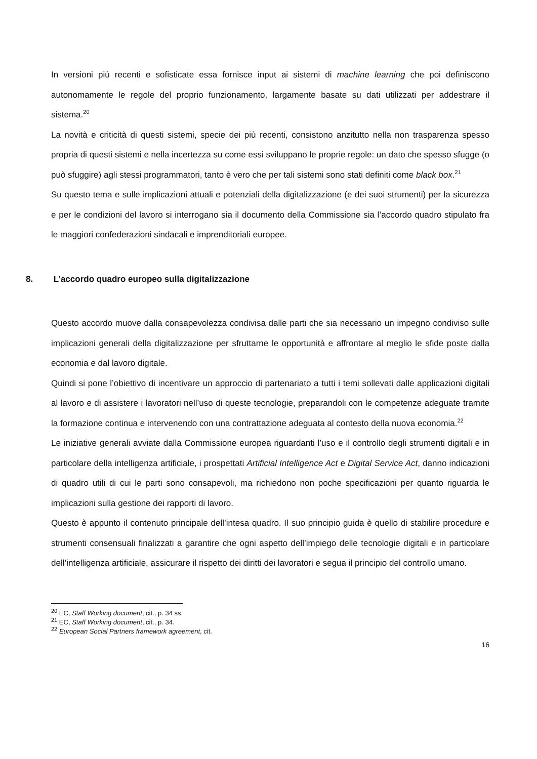In versioni più recenti e sofisticate essa fornisce input ai sistemi di machine learning che poi definiscono autonomamente le regole del proprio funzionamento, largamente basate su dati utilizzati per addestrare il sistema.<sup>20</sup>
La novità e criticità di questi sistemi, specie dei più recenti, consistono anzitutto nella non trasparenza spesso propria di questi sistemi e nella incertezza su come essi sviluppano le proprie regole: un dato che spesso sfugge (o può sfuggire) agli stessi programmatori, tanto è vero che per tali sistemi sono stati definiti come black box.<sup>21</sup>
Su questo tema e sulle implicazioni attuali e potenziali della digitalizzazione (e dei suoi strumenti) per la sicurezza e per le condizioni del lavoro si interrogano sia il documento della Commissione sia l’accordo quadro stipulato fra le maggiori confederazioni sindacali e imprenditoriali europee.
8. L’accordo quadro europeo sulla digitalizzazione
Questo accordo muove dalla consapevolezza condivisa dalle parti che sia necessario un impegno condiviso sulle implicazioni generali della digitalizzazione per sfruttarne le opportunità e affrontare al meglio le sfide poste dalla economia e dal lavoro digitale.
Quindi si pone l’obiettivo di incentivare un approccio di partenariato a tutti i temi sollevati dalle applicazioni digitali al lavoro e di assistere i lavoratori nell’uso di queste tecnologie, preparandoli con le competenze adeguate tramite la formazione continua e intervenendo con una contrattazione adeguata al contesto della nuova economia.<sup>22</sup>
Le iniziative generali avviate dalla Commissione europea riguardanti l’uso e il controllo degli strumenti digitali e in particolare della intelligenza artificiale, i prospettati Artificial Intelligence Act e Digital Service Act, danno indicazioni di quadro utili di cui le parti sono consapevoli, ma richiedono non poche specificazioni per quanto riguarda le implicazioni sulla gestione dei rapporti di lavoro.
Questo è appunto il contenuto principale dell’intesa quadro. Il suo principio guida è quello di stabilire procedure e strumenti consensuali finalizzati a garantire che ogni aspetto dell’impiego delle tecnologie digitali e in particolare dell’intelligenza artificiale, assicurare il rispetto dei diritti dei lavoratori e segua il principio del controllo umano.
<sup>20</sup> EC, Staff Working document, cit., p. 34 ss.
<sup>21</sup> EC, Staff Working document, cit., p. 34.
<sup>22</sup> European Social Partners framework agreement, cit.
16